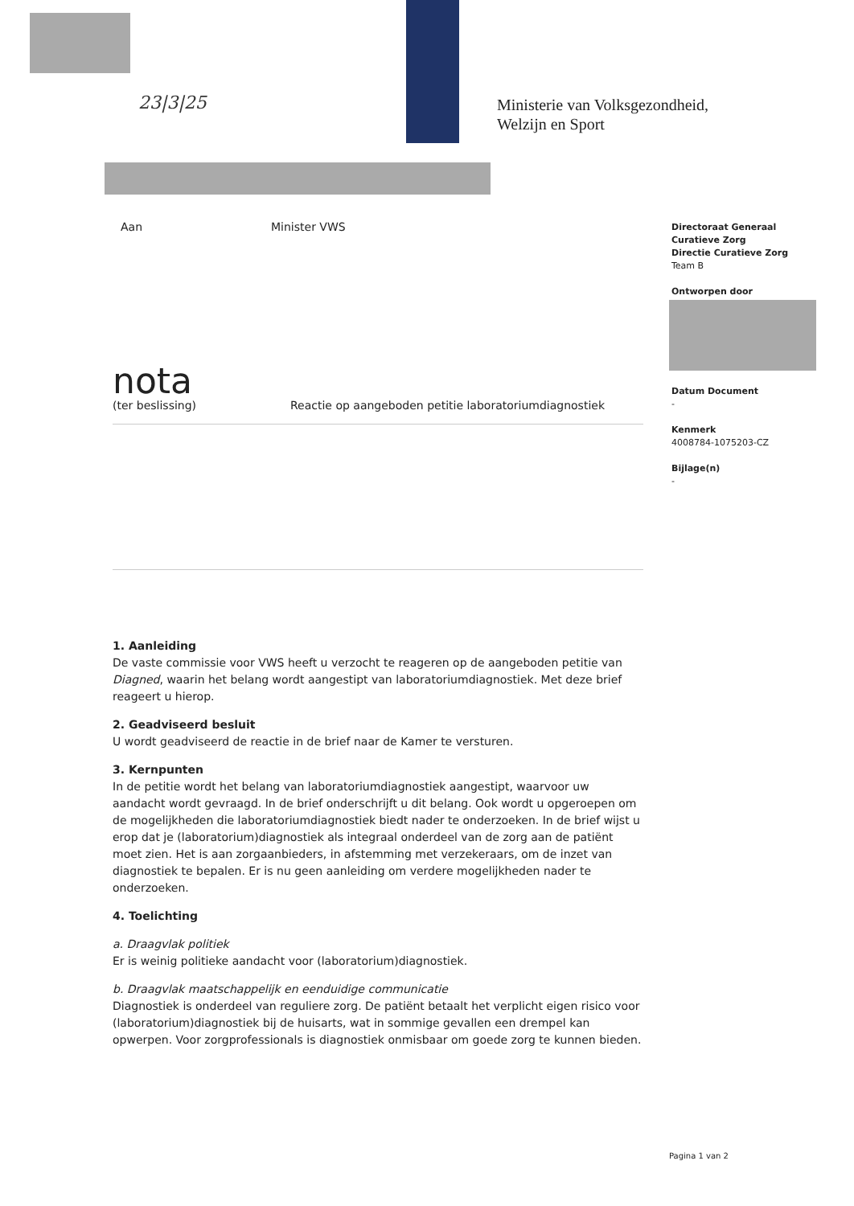23|3|25
Ministerie van Volksgezondheid,
Welzijn en Sport
Directoraat Generaal
Curatieve Zorg
Directie Curatieve Zorg
Team B
Ontworpen door
Datum Document
-
Kenmerk
4008784-1075203-CZ
Bijlage(n)
-
Aan Minister VWS
nota
(ter beslissing) Reactie op aangeboden petitie laboratoriumdiagnostiek
1. Aanleiding
De vaste commissie voor VWS heeft u verzocht te reageren op de aangeboden petitie van Diagned, waarin het belang wordt aangestipt van laboratoriumdiagnostiek. Met deze brief reageert u hierop.
2. Geadviseerd besluit
U wordt geadviseerd de reactie in de brief naar de Kamer te versturen.
3. Kernpunten
In de petitie wordt het belang van laboratoriumdiagnostiek aangestipt, waarvoor uw aandacht wordt gevraagd. In de brief onderschrijft u dit belang. Ook wordt u opgeroepen om de mogelijkheden die laboratoriumdiagnostiek biedt nader te onderzoeken. In de brief wijst u erop dat je (laboratorium)diagnostiek als integraal onderdeel van de zorg aan de patiënt moet zien. Het is aan zorgaanbieders, in afstemming met verzekeraars, om de inzet van diagnostiek te bepalen. Er is nu geen aanleiding om verdere mogelijkheden nader te onderzoeken.
4. Toelichting
a. Draagvlak politiek
Er is weinig politieke aandacht voor (laboratorium)diagnostiek.
b. Draagvlak maatschappelijk en eenduidige communicatie
Diagnostiek is onderdeel van reguliere zorg. De patiënt betaalt het verplicht eigen risico voor (laboratorium)diagnostiek bij de huisarts, wat in sommige gevallen een drempel kan opwerpen. Voor zorgprofessionals is diagnostiek onmisbaar om goede zorg te kunnen bieden.
Pagina 1 van 2